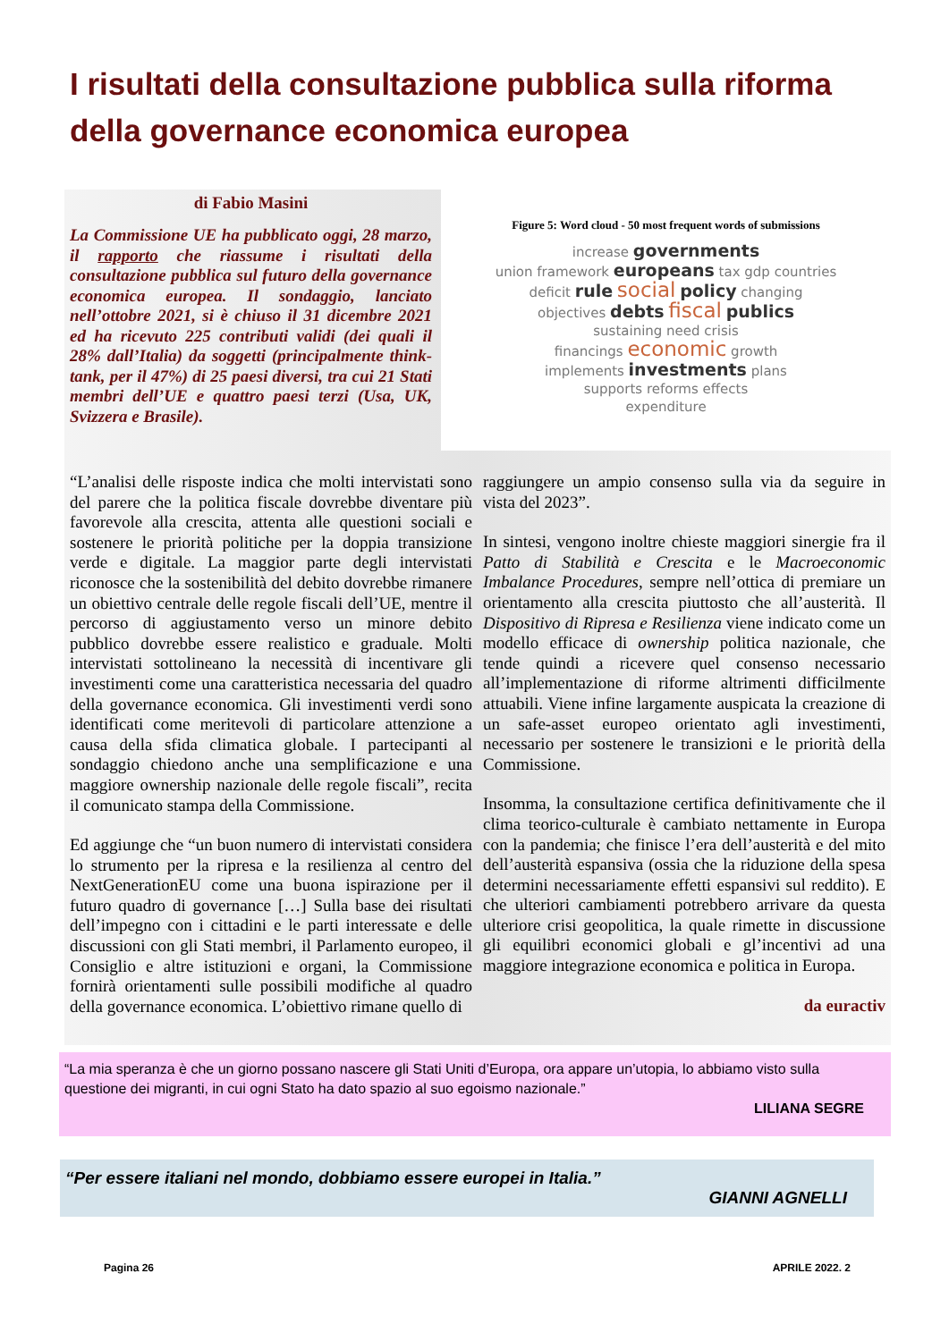I risultati della consultazione pubblica sulla riforma della governance economica europea
di Fabio Masini
La Commissione UE ha pubblicato oggi, 28 marzo, il rapporto che riassume i risultati della consultazione pubblica sul futuro della governance economica europea. Il sondaggio, lanciato nell’ottobre 2021, si è chiuso il 31 dicembre 2021 ed ha ricevuto 225 contributi validi (dei quali il 28% dall’Italia) da soggetti (principalmente think-tank, per il 47%) di 25 paesi diversi, tra cui 21 Stati membri dell’UE e quattro paesi terzi (Usa, UK, Svizzera e Brasile).
Figure 5: Word cloud - 50 most frequent words of submissions
increase governments
union framework europeans tax gdp countries
deficit rule social policy changing
objectives debts fiscal publics
sustaining need crisis
financings economic growth
implements investments plans
supports reforms effects
expenditure
“L’analisi delle risposte indica che molti intervistati sono del parere che la politica fiscale dovrebbe diventare più favorevole alla crescita, attenta alle questioni sociali e sostenere le priorità politiche per la doppia transizione verde e digitale. La maggior parte degli intervistati riconosce che la sostenibilità del debito dovrebbe rimanere un obiettivo centrale delle regole fiscali dell’UE, mentre il percorso di aggiustamento verso un minore debito pubblico dovrebbe essere realistico e graduale. Molti intervistati sottolineano la necessità di incentivare gli investimenti come una caratteristica necessaria del quadro della governance economica. Gli investimenti verdi sono identificati come meritevoli di particolare attenzione a causa della sfida climatica globale. I partecipanti al sondaggio chiedono anche una semplificazione e una maggiore ownership nazionale delle regole fiscali”, recita il comunicato stampa della Commissione.
Ed aggiunge che “un buon numero di intervistati considera lo strumento per la ripresa e la resilienza al centro del NextGenerationEU come una buona ispirazione per il futuro quadro di governance […] Sulla base dei risultati dell’impegno con i cittadini e le parti interessate e delle discussioni con gli Stati membri, il Parlamento europeo, il Consiglio e altre istituzioni e organi, la Commissione fornirà orientamenti sulle possibili modifiche al quadro della governance economica. L’obiettivo rimane quello di
raggiungere un ampio consenso sulla via da seguire in vista del 2023”.
In sintesi, vengono inoltre chieste maggiori sinergie fra il Patto di Stabilità e Crescita e le Macroeconomic Imbalance Procedures, sempre nell’ottica di premiare un orientamento alla crescita piuttosto che all’austerità. Il Dispositivo di Ripresa e Resilienza viene indicato come un modello efficace di ownership politica nazionale, che tende quindi a ricevere quel consenso necessario all’implementazione di riforme altrimenti difficilmente attuabili. Viene infine largamente auspicata la creazione di un safe-asset europeo orientato agli investimenti, necessario per sostenere le transizioni e le priorità della Commissione.
Insomma, la consultazione certifica definitivamente che il clima teorico-culturale è cambiato nettamente in Europa con la pandemia; che finisce l’era dell’austerità e del mito dell’austerità espansiva (ossia che la riduzione della spesa determini necessariamente effetti espansivi sul reddito). E che ulteriori cambiamenti potrebbero arrivare da questa ulteriore crisi geopolitica, la quale rimette in discussione gli equilibri economici globali e gl’incentivi ad una maggiore integrazione economica e politica in Europa.
da euractiv
“La mia speranza è che un giorno possano nascere gli Stati Uniti d’Europa, ora appare un’utopia, lo abbiamo visto sulla questione dei migranti, in cui ogni Stato ha dato spazio al suo egoismo nazionale.”
LILIANA SEGRE
“Per essere italiani nel mondo, dobbiamo essere europei in Italia.”
GIANNI AGNELLI
Pagina 26 APRILE 2022. 2